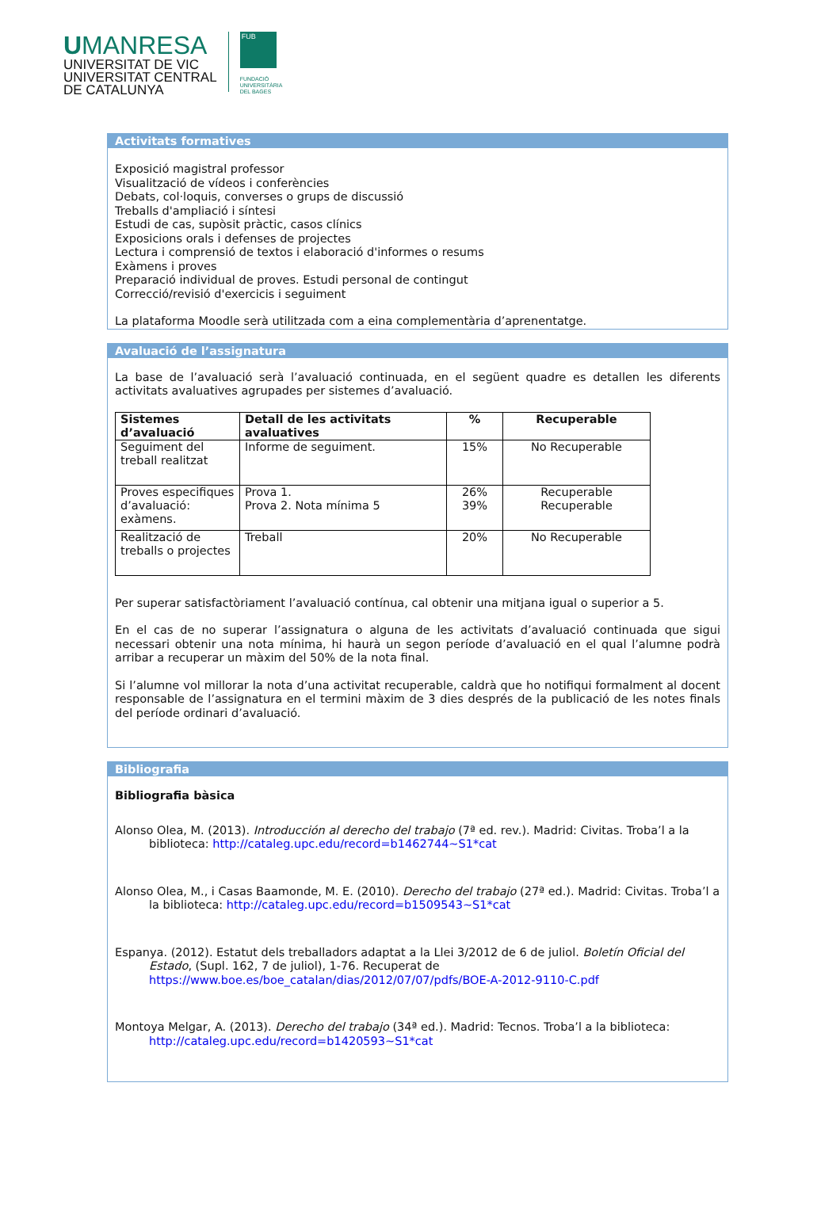UMANRESA
UNIVERSITAT DE VIC
UNIVERSITAT CENTRAL
DE CATALUNYA
FUB
FUNDACIÓ
UNIVERSITÀRIA
DEL BAGES
Activitats formatives
Exposició magistral professor
Visualització de vídeos i conferències
Debats, col·loquis, converses o grups de discussió
Treballs d'ampliació i síntesi
Estudi de cas, supòsit pràctic, casos clínics
Exposicions orals i defenses de projectes
Lectura i comprensió de textos i elaboració d'informes o resums
Exàmens i proves
Preparació individual de proves. Estudi personal de contingut
Correcció/revisió d'exercicis i seguiment
La plataforma Moodle serà utilitzada com a eina complementària d’aprenentatge.
Avaluació de l’assignatura
La base de l’avaluació serà l’avaluació continuada, en el següent quadre es detallen les diferents activitats avaluatives agrupades per sistemes d’avaluació.
| Sistemes d’avaluació | Detall de les activitats avaluatives | % | Recuperable |
| --- | --- | --- | --- |
| Seguiment del treball realitzat | Informe de seguiment. | 15% | No Recuperable |
| Proves especifiques d’avaluació: exàmens. | Prova 1. Prova 2. Nota mínima 5 | 26% 39% | Recuperable Recuperable |
| Realització de treballs o projectes | Treball | 20% | No Recuperable |
Per superar satisfactòriament l’avaluació contínua, cal obtenir una mitjana igual o superior a 5.
En el cas de no superar l’assignatura o alguna de les activitats d’avaluació continuada que sigui necessari obtenir una nota mínima, hi haurà un segon període d’avaluació en el qual l’alumne podrà arribar a recuperar un màxim del 50% de la nota final.
Si l’alumne vol millorar la nota d’una activitat recuperable, caldrà que ho notifiqui formalment al docent responsable de l’assignatura en el termini màxim de 3 dies després de la publicació de les notes finals del període ordinari d’avaluació.
Bibliografia
Bibliografia bàsica
Alonso Olea, M. (2013). Introducción al derecho del trabajo (7ª ed. rev.). Madrid: Civitas. Troba’l a la biblioteca: http://cataleg.upc.edu/record=b1462744~S1*cat
Alonso Olea, M., i Casas Baamonde, M. E. (2010). Derecho del trabajo (27ª ed.). Madrid: Civitas. Troba’l a la biblioteca: http://cataleg.upc.edu/record=b1509543~S1*cat
Espanya. (2012). Estatut dels treballadors adaptat a la Llei 3/2012 de 6 de juliol. Boletín Oficial del Estado, (Supl. 162, 7 de juliol), 1-76. Recuperat de https://www.boe.es/boe_catalan/dias/2012/07/07/pdfs/BOE-A-2012-9110-C.pdf
Montoya Melgar, A. (2013). Derecho del trabajo (34ª ed.). Madrid: Tecnos. Troba’l a la biblioteca: http://cataleg.upc.edu/record=b1420593~S1*cat